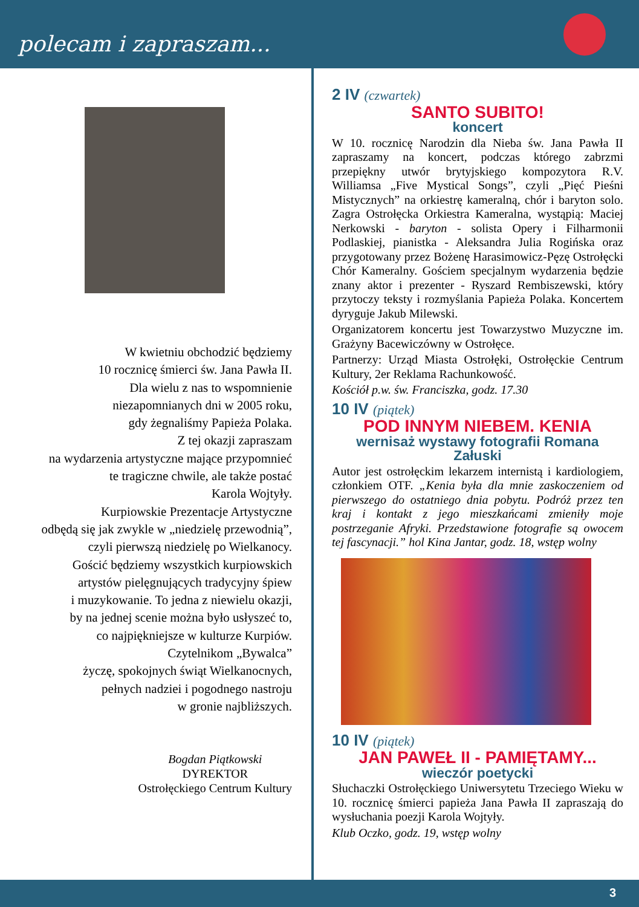polecam i zapraszam...
W kwietniu obchodzić będziemy
10 rocznicę śmierci św. Jana Pawła II.
Dla wielu z nas to wspomnienie
niezapomnianych dni w 2005 roku,
gdy żegnaliśmy Papieża Polaka.
Z tej okazji zapraszam
na wydarzenia artystyczne mające przypomnieć
te tragiczne chwile, ale także postać
Karola Wojtyły.
Kurpiowskie Prezentacje Artystyczne
odbędą się jak zwykle w „niedzielę przewodnią”,
czyli pierwszą niedzielę po Wielkanocy.
Gościć będziemy wszystkich kurpiowskich
artystów pielęgnujących tradycyjny śpiew
i muzykowanie. To jedna z niewielu okazji,
by na jednej scenie można było usłyszeć to,
co najpiękniejsze w kulturze Kurpiów.
Czytelnikom „Bywalca”
życzę, spokojnych świąt Wielkanocnych,
pełnych nadziei i pogodnego nastroju
w gronie najbliższych.
Bogdan Piątkowski
DYREKTOR
Ostrołęckiego Centrum Kultury
2 IV (czwartek)
SANTO SUBITO!
koncert
W 10. rocznicę Narodzin dla Nieba św. Jana Pawła II zapraszamy na koncert, podczas którego zabrzmi przepiękny utwór brytyjskiego kompozytora R.V. Williamsa „Five Mystical Songs”, czyli „Pięć Pieśni Mistycznych” na orkiestrę kameralną, chór i baryton solo. Zagra Ostrołęcka Orkiestra Kameralna, wystąpią: Maciej Nerkowski - baryton - solista Opery i Filharmonii Podlaskiej, pianistka - Aleksandra Julia Rogińska oraz przygotowany przez Bożenę Harasimowicz-Pęzę Ostrołęcki Chór Kameralny. Gościem specjalnym wydarzenia będzie znany aktor i prezenter - Ryszard Rembiszewski, który przytoczy teksty i rozmyślania Papieża Polaka. Koncertem dyryguje Jakub Milewski.
Organizatorem koncertu jest Towarzystwo Muzyczne im. Grażyny Bacewiczówny w Ostrołęce.
Partnerzy: Urząd Miasta Ostrołęki, Ostrołęckie Centrum Kultury, 2er Reklama Rachunkowość.
Kościół p.w. św. Franciszka, godz. 17.30
10 IV (piątek)
POD INNYM NIEBEM. KENIA
wernisaż wystawy fotografii Romana Załuski
Autor jest ostrołęckim lekarzem internistą i kardiologiem, członkiem OTF. „Kenia była dla mnie zaskoczeniem od pierwszego do ostatniego dnia pobytu. Podróż przez ten kraj i kontakt z jego mieszkańcami zmieniły moje postrzeganie Afryki. Przedstawione fotografie są owocem tej fascynacji.” hol Kina Jantar, godz. 18, wstęp wolny
10 IV (piątek)
JAN PAWEŁ II - PAMIĘTAMY...
wieczór poetycki
Słuchaczki Ostrołęckiego Uniwersytetu Trzeciego Wieku w 10. rocznicę śmierci papieża Jana Pawła II zapraszają do wysłuchania poezji Karola Wojtyły.
Klub Oczko, godz. 19, wstęp wolny
3